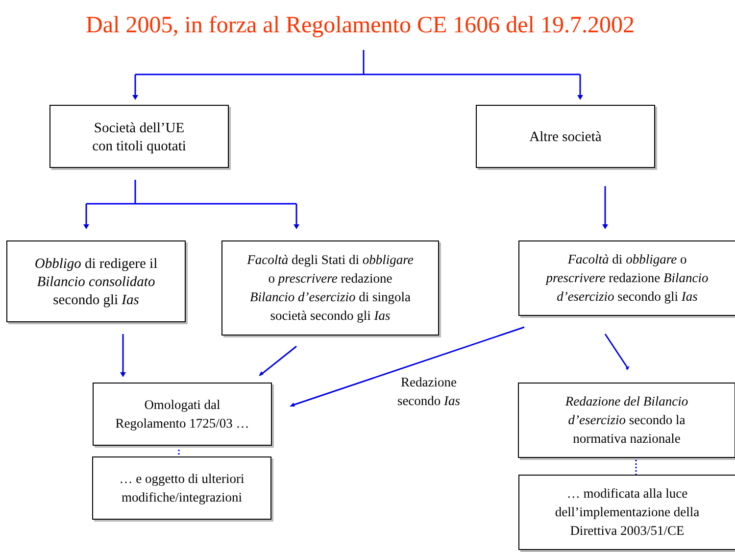Dal 2005, in forza al Regolamento CE 1606 del 19.7.2002
Società dell’UE
con titoli quotati
Altre società
Obbligo di redigere il
Bilancio consolidato
secondo gli Ias
Facoltà degli Stati di obbligare
o prescrivere redazione
Bilancio d’esercizio di singola
società secondo gli Ias
Facoltà di obbligare o
prescrivere redazione Bilancio
d’esercizio secondo gli Ias
Omologati dal
Regolamento 1725/03 …
Redazione
secondo Ias
Redazione del Bilancio
d’esercizio secondo la
normativa nazionale
… e oggetto di ulteriori
modifiche/integrazioni
… modificata alla luce
dell’implementazione della
Direttiva 2003/51/CE